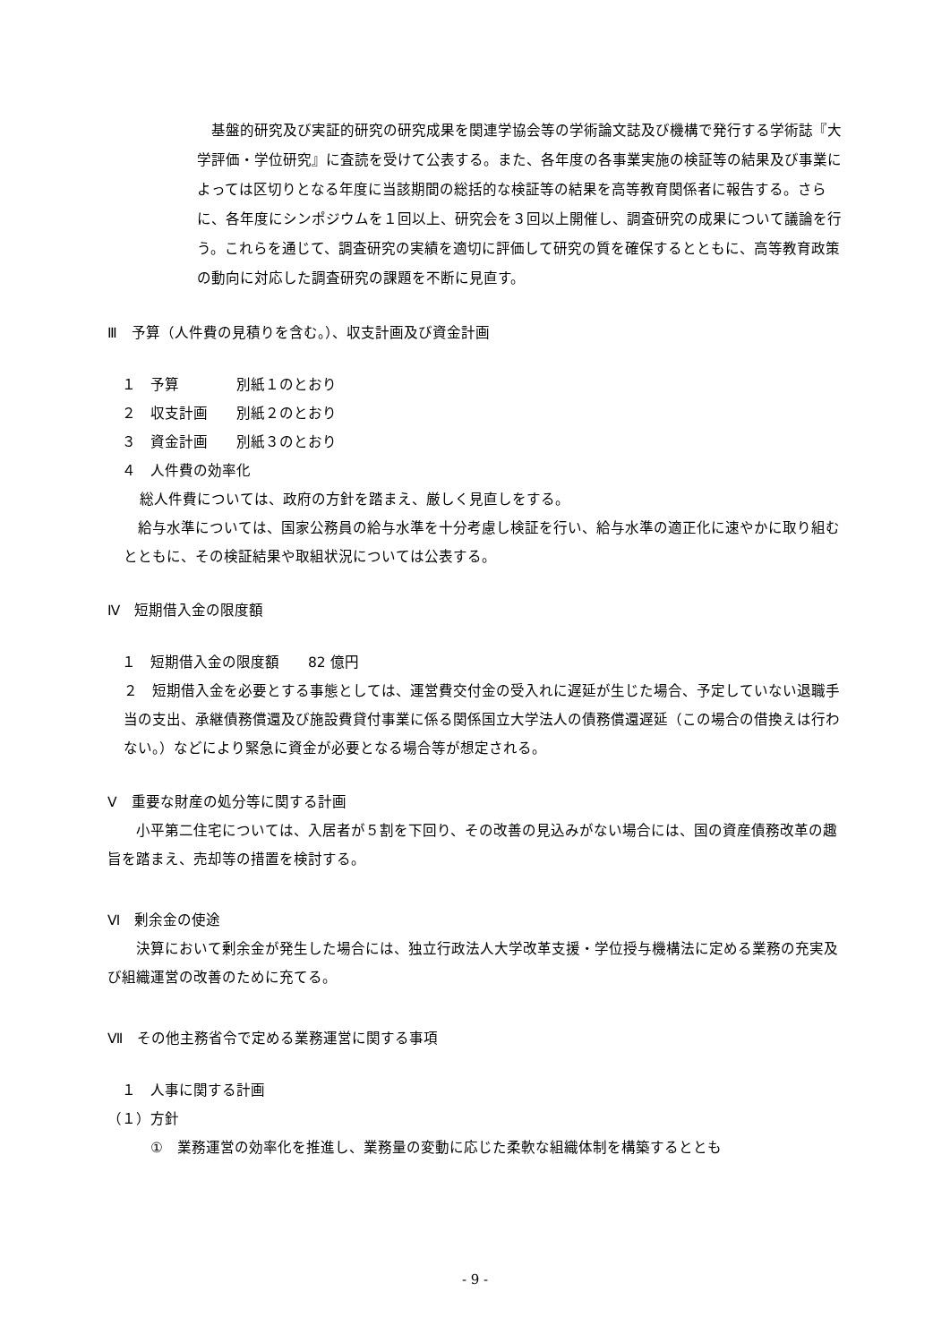基盤的研究及び実証的研究の研究成果を関連学協会等の学術論文誌及び機構で発行する学術誌『大学評価・学位研究』に査読を受けて公表する。また、各年度の各事業実施の検証等の結果及び事業によっては区切りとなる年度に当該期間の総括的な検証等の結果を高等教育関係者に報告する。さらに、各年度にシンポジウムを１回以上、研究会を３回以上開催し、調査研究の成果について議論を行う。これらを通じて、調査研究の実績を適切に評価して研究の質を確保するとともに、高等教育政策の動向に対応した調査研究の課題を不断に見直す。
Ⅲ　予算（人件費の見積りを含む。）、収支計画及び資金計画
　１　予算　　　　別紙１のとおり
　２　収支計画　　別紙２のとおり
　３　資金計画　　別紙３のとおり
　４　人件費の効率化
総人件費については、政府の方針を踏まえ、厳しく見直しをする。
　給与水準については、国家公務員の給与水準を十分考慮し検証を行い、給与水準の適正化に速やかに取り組むとともに、その検証結果や取組状況については公表する。
Ⅳ　短期借入金の限度額
　１　短期借入金の限度額　　82 億円
２　短期借入金を必要とする事態としては、運営費交付金の受入れに遅延が生じた場合、予定していない退職手当の支出、承継債務償還及び施設費貸付事業に係る関係国立大学法人の債務償還遅延（この場合の借換えは行わない。）などにより緊急に資金が必要となる場合等が想定される。
Ⅴ　重要な財産の処分等に関する計画
　　小平第二住宅については、入居者が５割を下回り、その改善の見込みがない場合には、国の資産債務改革の趣旨を踏まえ、売却等の措置を検討する。
Ⅵ　剰余金の使途
　　決算において剰余金が発生した場合には、独立行政法人大学改革支援・学位授与機構法に定める業務の充実及び組織運営の改善のために充てる。
Ⅶ　その他主務省令で定める業務運営に関する事項
　１　人事に関する計画
（１）方針
　　　①　業務運営の効率化を推進し、業務量の変動に応じた柔軟な組織体制を構築するととも
- 9 -